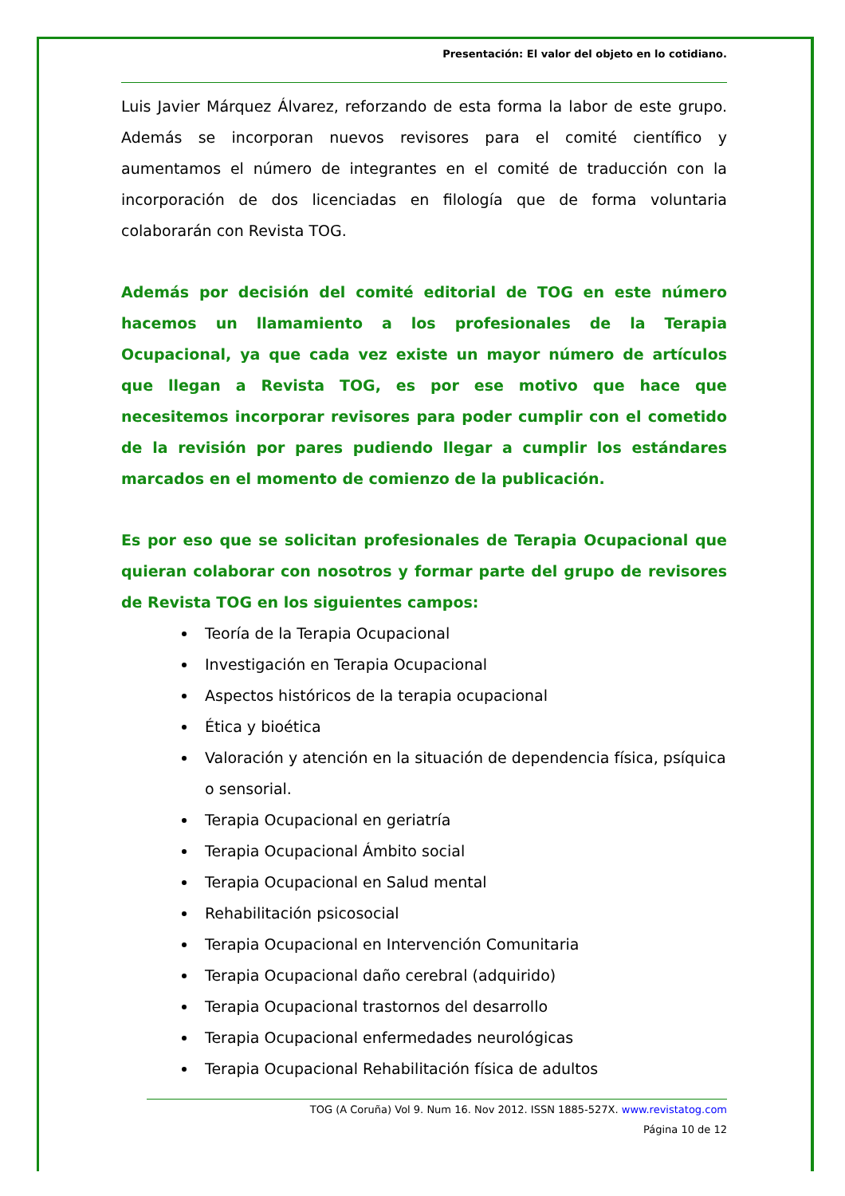Presentación: El valor del objeto en lo cotidiano.
Luis Javier Márquez Álvarez, reforzando de esta forma la labor de este grupo. Además se incorporan nuevos revisores para el comité científico y aumentamos el número de integrantes en el comité de traducción con la incorporación de dos licenciadas en filología que de forma voluntaria colaborarán con Revista TOG.
Además por decisión del comité editorial de TOG en este número hacemos un llamamiento a los profesionales de la Terapia Ocupacional, ya que cada vez existe un mayor número de artículos que llegan a Revista TOG, es por ese motivo que hace que necesitemos incorporar revisores para poder cumplir con el cometido de la revisión por pares pudiendo llegar a cumplir los estándares marcados en el momento de comienzo de la publicación.
Es por eso que se solicitan profesionales de Terapia Ocupacional que quieran colaborar con nosotros y formar parte del grupo de revisores de Revista TOG en los siguientes campos:
Teoría de la Terapia Ocupacional
Investigación en Terapia Ocupacional
Aspectos históricos de la terapia ocupacional
Ética y bioética
Valoración y atención en la situación de dependencia física, psíquica o sensorial.
Terapia Ocupacional en geriatría
Terapia Ocupacional Ámbito social
Terapia Ocupacional en Salud mental
Rehabilitación psicosocial
Terapia Ocupacional en Intervención Comunitaria
Terapia Ocupacional daño cerebral (adquirido)
Terapia Ocupacional trastornos del desarrollo
Terapia Ocupacional enfermedades neurológicas
Terapia Ocupacional Rehabilitación física de adultos
TOG (A Coruña) Vol 9. Num 16. Nov 2012. ISSN 1885-527X. www.revistatog.com
Página 10 de 12